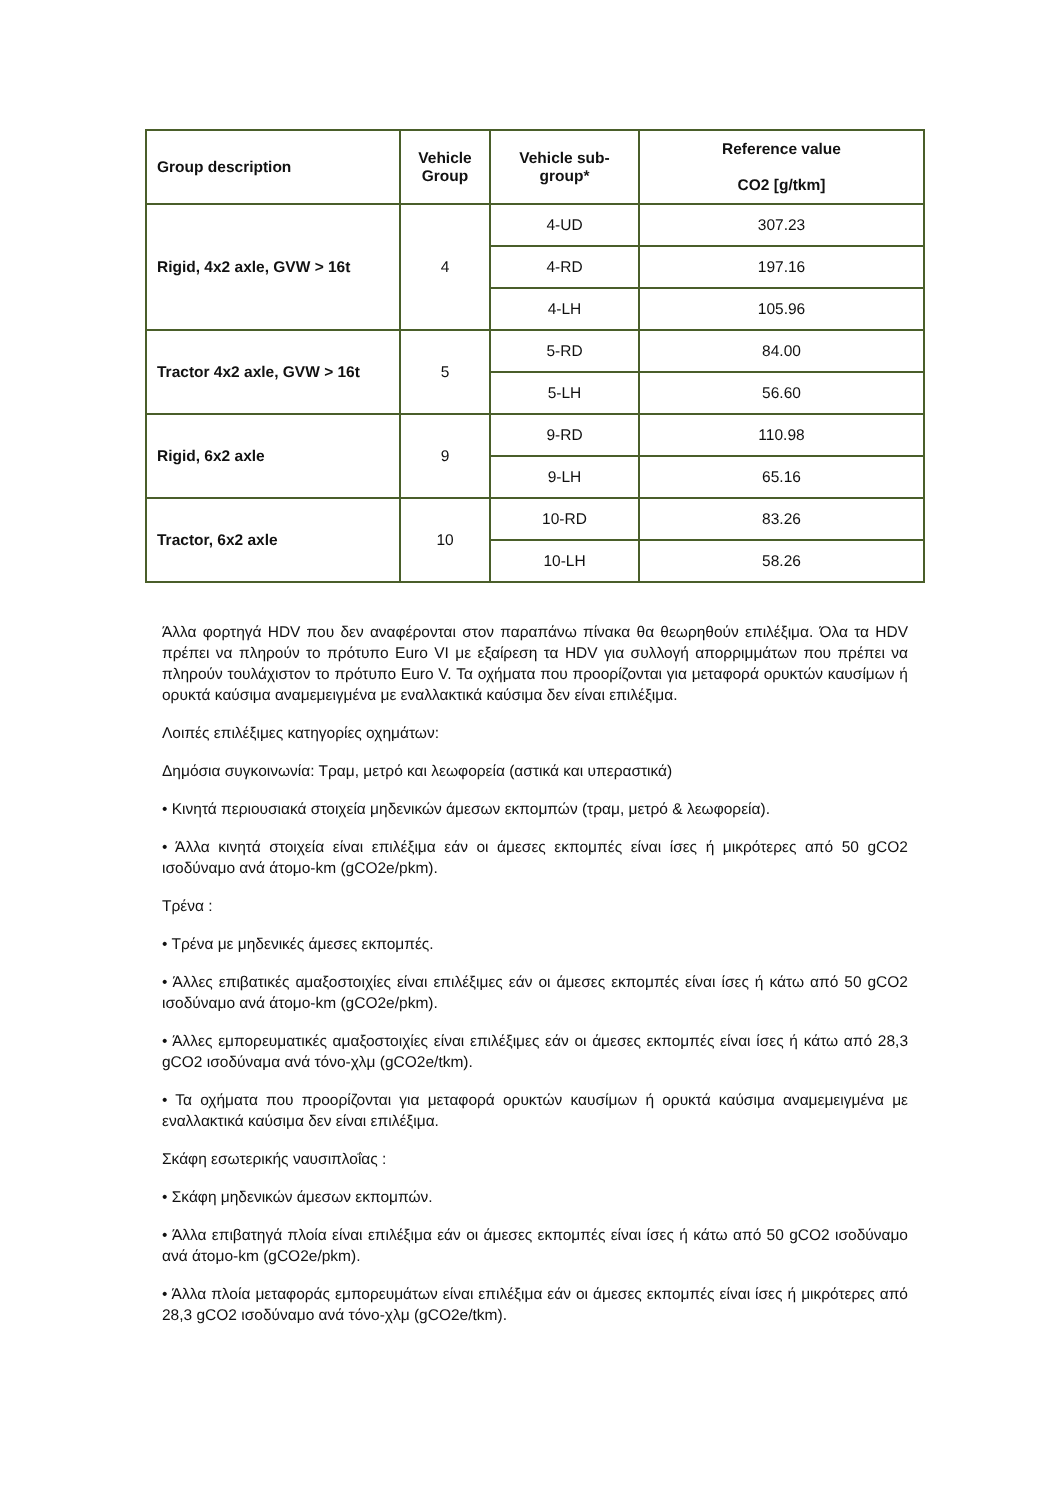| Group description | Vehicle Group | Vehicle sub- group* | Reference value CO2 [g/tkm] |
| --- | --- | --- | --- |
| Rigid, 4x2 axle, GVW > 16t | 4 | 4-UD | 307.23 |
| | | 4-RD | 197.16 |
| | | 4-LH | 105.96 |
| Tractor 4x2 axle, GVW > 16t | 5 | 5-RD | 84.00 |
| | | 5-LH | 56.60 |
| Rigid, 6x2 axle | 9 | 9-RD | 110.98 |
| | | 9-LH | 65.16 |
| Tractor, 6x2 axle | 10 | 10-RD | 83.26 |
| | | 10-LH | 58.26 |
Άλλα φορτηγά HDV που δεν αναφέρονται στον παραπάνω πίνακα θα θεωρηθούν επιλέξιμα. Όλα τα HDV πρέπει να πληρούν το πρότυπο Euro VI με εξαίρεση τα HDV για συλλογή απορριμμάτων που πρέπει να πληρούν τουλάχιστον το πρότυπο Euro V. Τα οχήματα που προορίζονται για μεταφορά ορυκτών καυσίμων ή ορυκτά καύσιμα αναμεμειγμένα με εναλλακτικά καύσιμα δεν είναι επιλέξιμα.
Λοιπές επιλέξιμες κατηγορίες οχημάτων:
Δημόσια συγκοινωνία: Τραμ, μετρό και λεωφορεία (αστικά και υπεραστικά)
• Κινητά περιουσιακά στοιχεία μηδενικών άμεσων εκπομπών (τραμ, μετρό & λεωφορεία).
• Άλλα κινητά στοιχεία είναι επιλέξιμα εάν οι άμεσες εκπομπές είναι ίσες ή μικρότερες από 50 gCO2 ισοδύναμο ανά άτομο-km (gCO2e/pkm).
Τρένα :
• Τρένα με μηδενικές άμεσες εκπομπές.
• Άλλες επιβατικές αμαξοστοιχίες είναι επιλέξιμες εάν οι άμεσες εκπομπές είναι ίσες ή κάτω από 50 gCO2 ισοδύναμο ανά άτομο-km (gCO2e/pkm).
• Άλλες εμπορευματικές αμαξοστοιχίες είναι επιλέξιμες εάν οι άμεσες εκπομπές είναι ίσες ή κάτω από 28,3 gCO2 ισοδύναμα ανά τόνο-χλμ (gCO2e/tkm).
• Τα οχήματα που προορίζονται για μεταφορά ορυκτών καυσίμων ή ορυκτά καύσιμα αναμεμειγμένα με εναλλακτικά καύσιμα δεν είναι επιλέξιμα.
Σκάφη εσωτερικής ναυσιπλοΐας :
• Σκάφη μηδενικών άμεσων εκπομπών.
• Άλλα επιβατηγά πλοία είναι επιλέξιμα εάν οι άμεσες εκπομπές είναι ίσες ή κάτω από 50 gCO2 ισοδύναμο ανά άτομο-km (gCO2e/pkm).
• Άλλα πλοία μεταφοράς εμπορευμάτων είναι επιλέξιμα εάν οι άμεσες εκπομπές είναι ίσες ή μικρότερες από 28,3 gCO2 ισοδύναμο ανά τόνο-χλμ (gCO2e/tkm).